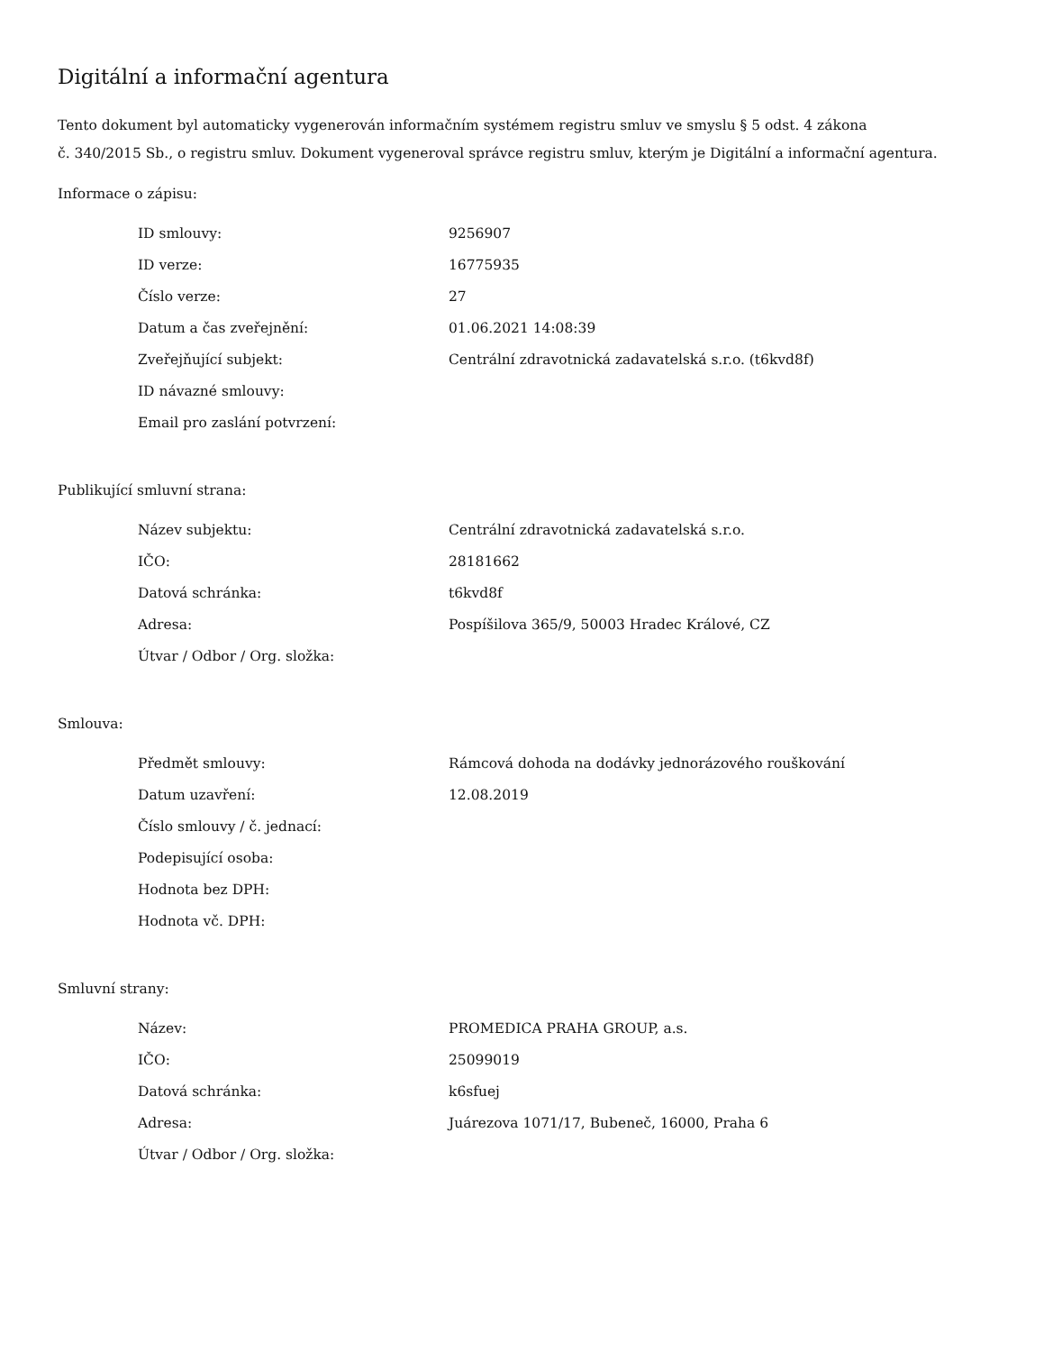Digitální a informační agentura
Tento dokument byl automaticky vygenerován informačním systémem registru smluv ve smyslu § 5 odst. 4 zákona
č. 340/2015 Sb., o registru smluv. Dokument vygeneroval správce registru smluv, kterým je Digitální a informační agentura.
Informace o zápisu:
| ID smlouvy: | 9256907 |
| ID verze: | 16775935 |
| Číslo verze: | 27 |
| Datum a čas zveřejnění: | 01.06.2021 14:08:39 |
| Zveřejňující subjekt: | Centrální zdravotnická zadavatelská s.r.o. (t6kvd8f) |
| ID návazné smlouvy: | |
| Email pro zaslání potvrzení: | |
Publikující smluvní strana:
| Název subjektu: | Centrální zdravotnická zadavatelská s.r.o. |
| IČO: | 28181662 |
| Datová schránka: | t6kvd8f |
| Adresa: | Pospíšilova 365/9, 50003 Hradec Králové, CZ |
| Útvar / Odbor / Org. složka: | |
Smlouva:
| Předmět smlouvy: | Rámcová dohoda na dodávky jednorázového rouškování |
| Datum uzavření: | 12.08.2019 |
| Číslo smlouvy / č. jednací: | |
| Podepisující osoba: | |
| Hodnota bez DPH: | |
| Hodnota vč. DPH: | |
Smluvní strany:
| Název: | PROMEDICA PRAHA GROUP, a.s. |
| IČO: | 25099019 |
| Datová schránka: | k6sfuej |
| Adresa: | Juárezova 1071/17, Bubeneč, 16000, Praha 6 |
| Útvar / Odbor / Org. složka: | |